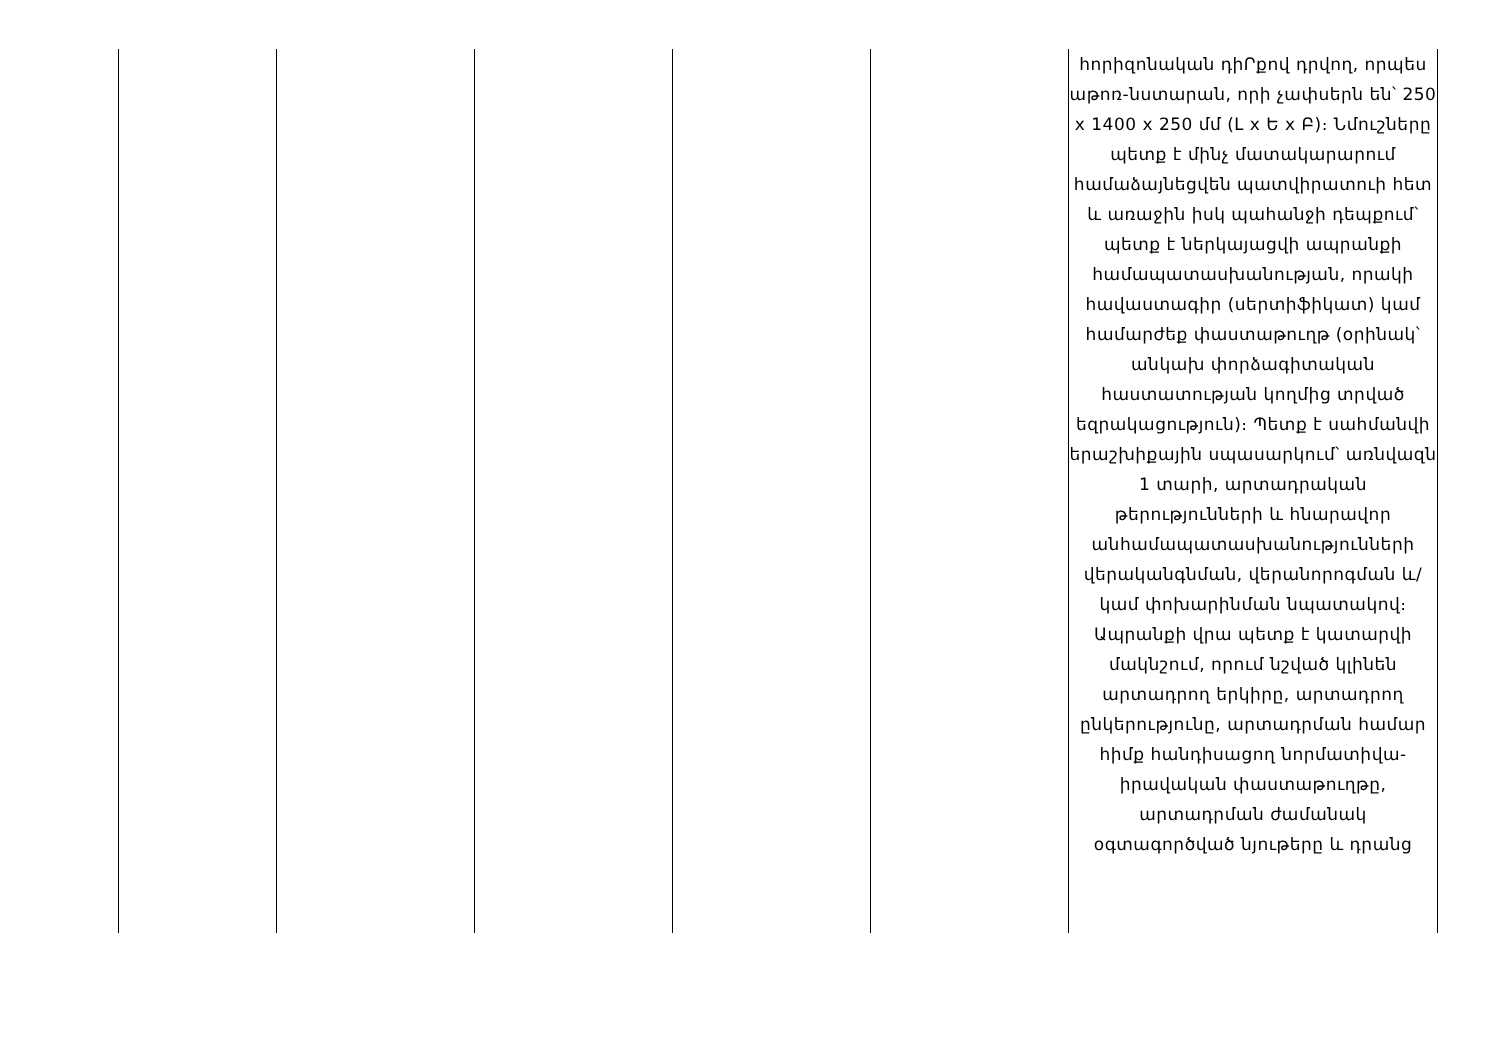| | | | | | հորիզոնական դիՐքով դրվող, որպես աթոռ-նստարան, որի չափսերն են՝ 250 x 1400 x 250 մմ (Լ x Ե x Բ)։ Նմուշները պետք է մինչ մատակարարում համաձայնեցվեն պատվիրատուի հետ և առաջին իսկ պահանջի դեպքում՝ պետք է ներկայացվի ապրանքի համապատասխանության, որակի հավաստագիր (սերտիֆիկատ) կամ համարժեք փաստաթուղթ (օրինակ՝ անկախ փորձագիտական հաստատության կողմից տրված եզրակացություն)։ Պետք է սահմանվի երաշխիքային սպասարկում՝ առնվազն 1 տարի, արտադրական թերությունների և հնարավոր անհամապատասխանությունների վերականգնման, վերանորոգման և/կամ փոխարինման նպատակով։ Ապրանքի վրա պետք է կատարվի մակնշում, որում նշված կլինեն արտադրող երկիրը, արտադրող ընկերությունը, արտադրման համար հիմք հանդիսացող նորմատիվա-իրավական փաստաթուղթը, արտադրման ժամանակ օգտագործված նյութերը և դրանց |